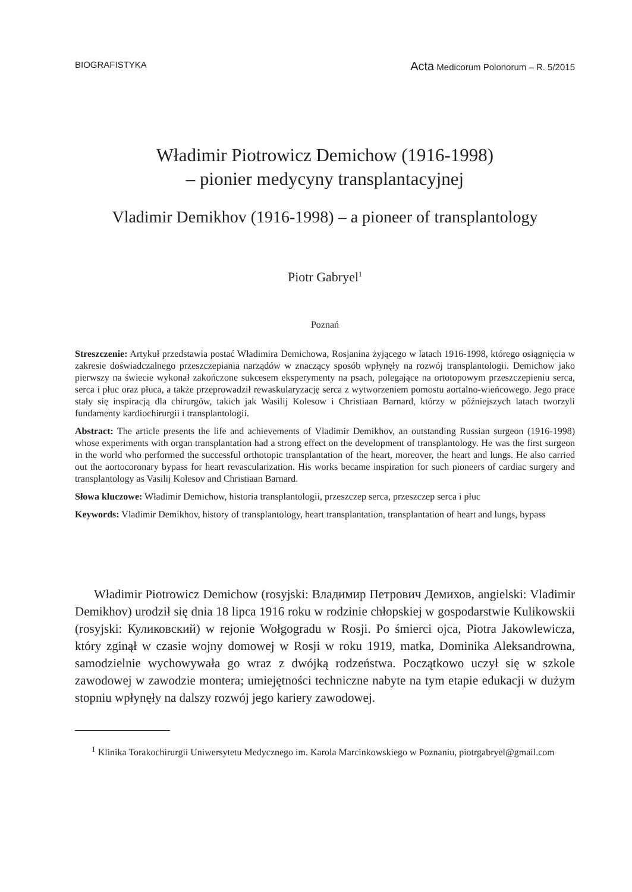BIOGRAFISTYKA Acta Medicorum Polonorum – R. 5/2015
Władimir Piotrowicz Demichow (1916-1998)
– pionier medycyny transplantacyjnej
Vladimir Demikhov (1916-1998) – a pioneer of transplantology
Piotr Gabryel<sup>1</sup>
Poznań
Streszczenie: Artykuł przedstawia postać Władimira Demichowa, Rosjanina żyjącego w latach 1916-1998, którego osiągnięcia w zakresie doświadczalnego przeszczepiania narządów w znaczący sposób wpłynęły na rozwój transplantologii. Demichow jako pierwszy na świecie wykonał zakończone sukcesem eksperymenty na psach, polegające na ortotopowym przeszczepieniu serca, serca i płuc oraz płuca, a także przeprowadził rewaskularyzację serca z wytworzeniem pomostu aortalno-wieńcowego. Jego prace stały się inspiracją dla chirurgów, takich jak Wasilij Kolesow i Christiaan Barnard, którzy w późniejszych latach tworzyli fundamenty kardiochirurgii i transplantologii.
Abstract: The article presents the life and achievements of Vladimir Demikhov, an outstanding Russian surgeon (1916-1998) whose experiments with organ transplantation had a strong effect on the development of transplantology. He was the first surgeon in the world who performed the successful orthotopic transplantation of the heart, moreover, the heart and lungs. He also carried out the aortocoronary bypass for heart revascularization. His works became inspiration for such pioneers of cardiac surgery and transplantology as Vasilij Kolesov and Christiaan Barnard.
Słowa kluczowe: Władimir Demichow, historia transplantologii, przeszczep serca, przeszczep serca i płuc
Keywords: Vladimir Demikhov, history of transplantology, heart transplantation, transplantation of heart and lungs, bypass
Władimir Piotrowicz Demichow (rosyjski: Владимир Петрович Демихов, angielski: Vladimir Demikhov) urodził się dnia 18 lipca 1916 roku w rodzinie chłopskiej w gospodarstwie Kulikowskii (rosyjski: Куликовский) w rejonie Wołgogradu w Rosji. Po śmierci ojca, Piotra Jakowlewicza, który zginął w czasie wojny domowej w Rosji w roku 1919, matka, Dominika Aleksandrowna, samodzielnie wychowywała go wraz z dwójką rodzeństwa. Początkowo uczył się w szkole zawodowej w zawodzie montera; umiejętności techniczne nabyte na tym etapie edukacji w dużym stopniu wpłynęły na dalszy rozwój jego kariery zawodowej.
<sup>1</sup> Klinika Torakochirurgii Uniwersytetu Medycznego im. Karola Marcinkowskiego w Poznaniu, piotrgabryel@gmail.com